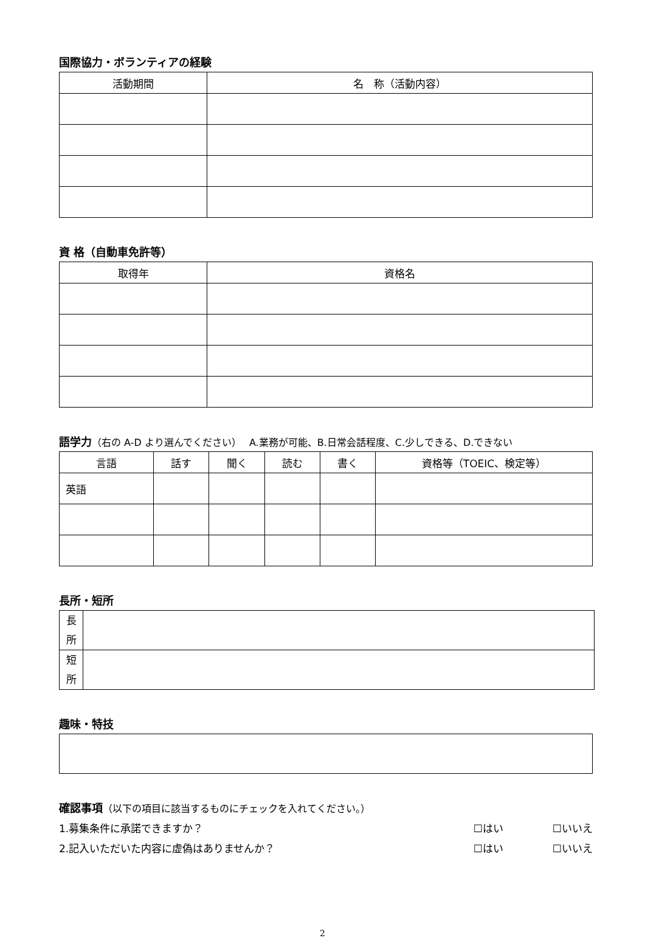国際協力・ボランティアの経験
| 活動期間 | 名 称（活動内容） |
| --- | --- |
資 格（自動車免許等）
| 取得年 | 資格名 |
| --- | --- |
語学力（右の A-D より選んでください）　 A.業務が可能、B.日常会話程度、C.少しできる、D.できない
| 言語 | 話す | 聞く | 読む | 書く | 資格等（TOEIC、検定等） |
| --- | --- | --- | --- | --- | --- |
| 英語 | | | | | |
長所・短所
| 長 所 | |
| 短 所 | |
趣味・特技
確認事項（以下の項目に該当するものにチェックを入れてください。）
1.募集条件に承諾できますか？ ☐はい ☐いいえ
2.記入いただいた内容に虚偽はありませんか？ ☐はい ☐いいえ
2